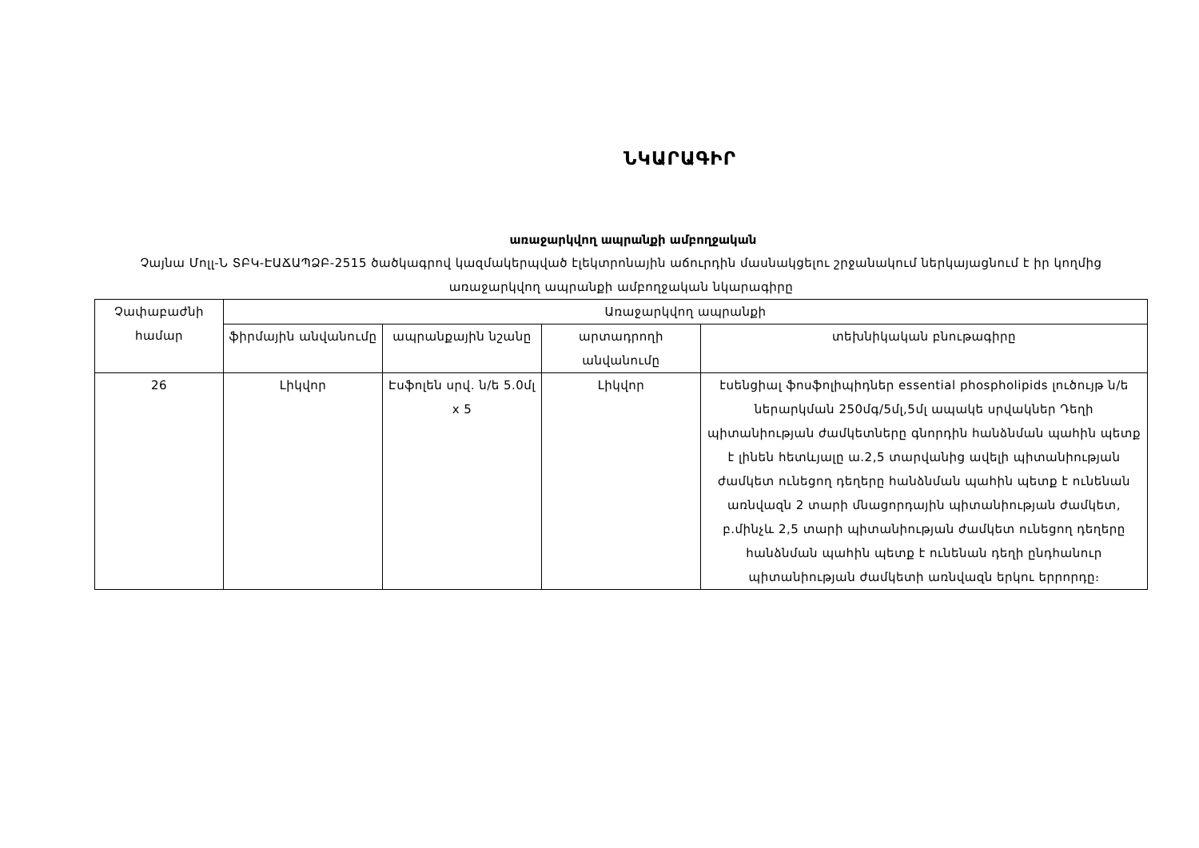ՆԿԱՐԱԳԻՐ
առաջարկվող ապրանքի ամբողջական
Չայնա Մոլլ-Ն ՏԲԿ-ԷԱՃԱՊՁԲ-2515 ծածկագրով կազմակերպված էլեկտրոնային աճուրդին մասնակցելու շրջանակում ներկայացնում է իր կողմից առաջարկվող ապրանքի ամբողջական նկարագիրը
| Չափաբաժնի համար | Առաջարկվող ապրանքի | | | |
| --- | --- | --- | --- | --- |
| | ֆիրմային անվանումը | ապրանքային նշանը | արտադրողի անվանումը | տեխնիկական բնութագիրը |
| 26 | Լիկվոր | Էսֆոլեն սրվ. ն/ե 5.0մլ x 5 | Լիկվոր | էսենցիալ ֆոսֆոլիպիդներ essential phospholipids լուծույթ ն/ե ներարկման 250մգ/5մլ,5մլ ապակե սրվակներ Դեղի պիտանիության ժամկետները գնորդին հանձնման պահին պետք է լինեն հետևյալը ա.2,5 տարվանից ավելի պիտանիության ժամկետ ունեցող դեղերը հանձնման պահին պետք է ունենան առնվազն 2 տարի մնացորդային պիտանիության ժամկետ, բ.մինչև 2,5 տարի պիտանիության ժամկետ ունեցող դեղերը հանձնման պահին պետք է ունենան դեղի ընդհանուր պիտանիության ժամկետի առնվազն երկու երրորդը։ |